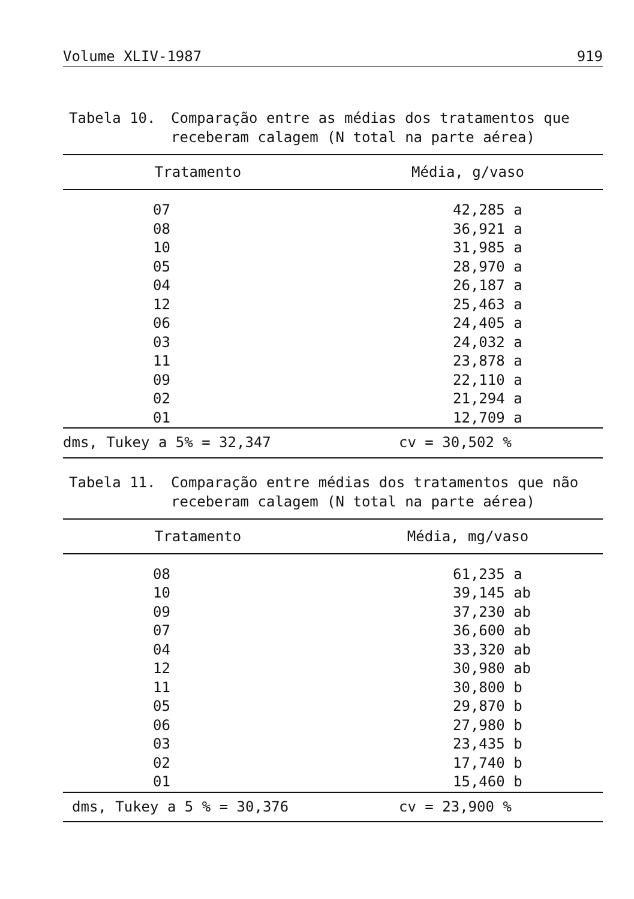Volume XLIV-1987 919
Tabela 10. Comparação entre as médias dos tratamentos que receberam calagem (N total na parte aérea)
| Tratamento | Média, g/vaso |
| --- | --- |
| 07 | 42,285 a |
| 08 | 36,921 a |
| 10 | 31,985 a |
| 05 | 28,970 a |
| 04 | 26,187 a |
| 12 | 25,463 a |
| 06 | 24,405 a |
| 03 | 24,032 a |
| 11 | 23,878 a |
| 09 | 22,110 a |
| 02 | 21,294 a |
| 01 | 12,709 a |
| dms, Tukey a 5% = 32,347 | cv = 30,502 % |
Tabela 11. Comparação entre médias dos tratamentos que não receberam calagem (N total na parte aérea)
| Tratamento | Média, mg/vaso |
| --- | --- |
| 08 | 61,235 a |
| 10 | 39,145 ab |
| 09 | 37,230 ab |
| 07 | 36,600 ab |
| 04 | 33,320 ab |
| 12 | 30,980 ab |
| 11 | 30,800 b |
| 05 | 29,870 b |
| 06 | 27,980 b |
| 03 | 23,435 b |
| 02 | 17,740 b |
| 01 | 15,460 b |
| dms, Tukey a 5 % = 30,376 | cv = 23,900 % |